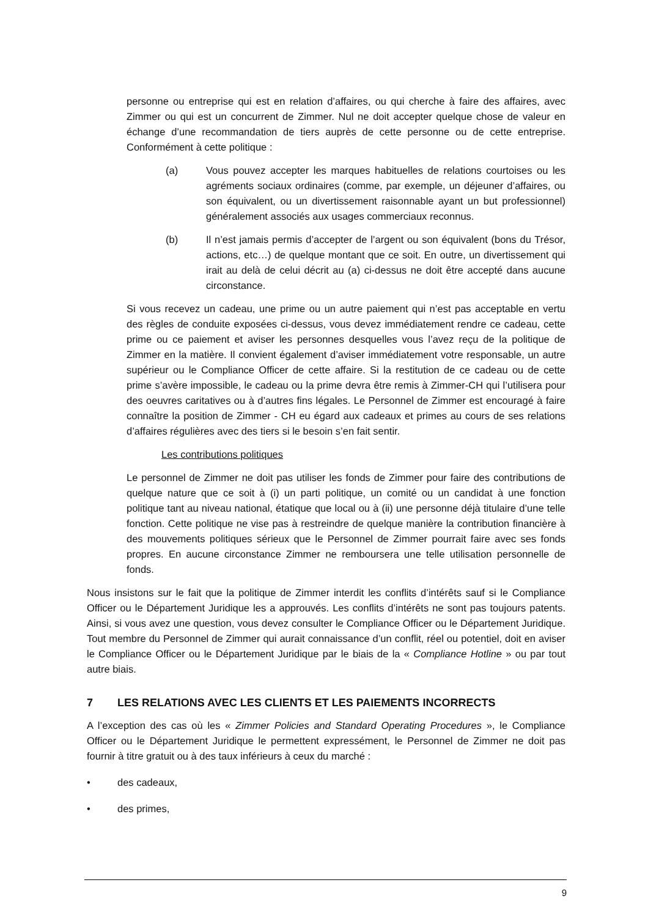personne ou entreprise qui est en relation d’affaires, ou qui cherche à faire des affaires, avec Zimmer ou qui est un concurrent de Zimmer. Nul ne doit accepter quelque chose de valeur en échange d’une recommandation de tiers auprès de cette personne ou de cette entreprise. Conformément à cette politique :
(a) Vous pouvez accepter les marques habituelles de relations courtoises ou les agréments sociaux ordinaires (comme, par exemple, un déjeuner d’affaires, ou son équivalent, ou un divertissement raisonnable ayant un but professionnel) généralement associés aux usages commerciaux reconnus.
(b) Il n’est jamais permis d’accepter de l’argent ou son équivalent (bons du Trésor, actions, etc…) de quelque montant que ce soit. En outre, un divertissement qui irait au delà de celui décrit au (a) ci-dessus ne doit être accepté dans aucune circonstance.
Si vous recevez un cadeau, une prime ou un autre paiement qui n’est pas acceptable en vertu des règles de conduite exposées ci-dessus, vous devez immédiatement rendre ce cadeau, cette prime ou ce paiement et aviser les personnes desquelles vous l’avez reçu de la politique de Zimmer en la matière. Il convient également d’aviser immédiatement votre responsable, un autre supérieur ou le Compliance Officer de cette affaire. Si la restitution de ce cadeau ou de cette prime s’avère impossible, le cadeau ou la prime devra être remis à Zimmer-CH qui l’utilisera pour des oeuvres caritatives ou à d’autres fins légales. Le Personnel de Zimmer est encouragé à faire connaître la position de Zimmer - CH eu égard aux cadeaux et primes au cours de ses relations d’affaires régulières avec des tiers si le besoin s’en fait sentir.
Les contributions politiques
Le personnel de Zimmer ne doit pas utiliser les fonds de Zimmer pour faire des contributions de quelque nature que ce soit à (i) un parti politique, un comité ou un candidat à une fonction politique tant au niveau national, étatique que local ou à (ii) une personne déjà titulaire d’une telle fonction. Cette politique ne vise pas à restreindre de quelque manière la contribution financière à des mouvements politiques sérieux que le Personnel de Zimmer pourrait faire avec ses fonds propres. En aucune circonstance Zimmer ne remboursera une telle utilisation personnelle de fonds.
Nous insistons sur le fait que la politique de Zimmer interdit les conflits d’intérêts sauf si le Compliance Officer ou le Département Juridique les a approuvés. Les conflits d’intérêts ne sont pas toujours patents. Ainsi, si vous avez une question, vous devez consulter le Compliance Officer ou le Département Juridique. Tout membre du Personnel de Zimmer qui aurait connaissance d’un conflit, réel ou potentiel, doit en aviser le Compliance Officer ou le Département Juridique par le biais de la « Compliance Hotline » ou par tout autre biais.
7 LES RELATIONS AVEC LES CLIENTS ET LES PAIEMENTS INCORRECTS
A l’exception des cas où les « Zimmer Policies and Standard Operating Procedures », le Compliance Officer ou le Département Juridique le permettent expressément, le Personnel de Zimmer ne doit pas fournir à titre gratuit ou à des taux inférieurs à ceux du marché :
• des cadeaux,
• des primes,
9